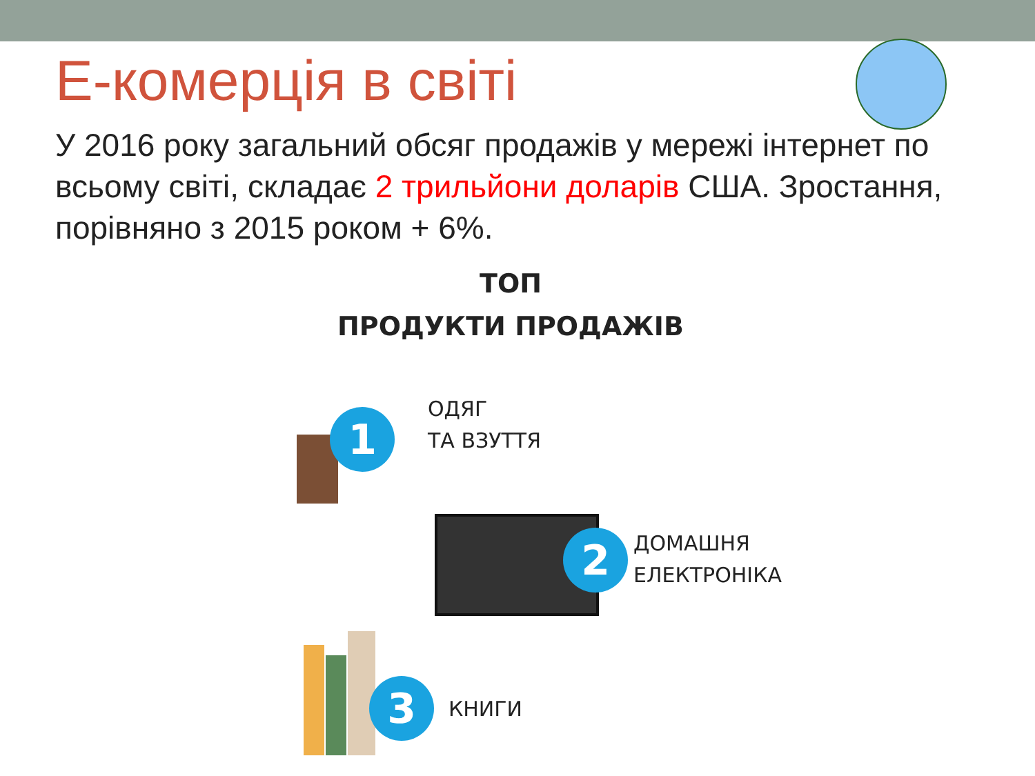Е-комерція в світі
У 2016 року загальний обсяг продажів у мережі інтернет по всьому світі, складає 2 трильйони доларів США. Зростання, порівняно з 2015 роком + 6%.
ТОП
ПРОДУКТИ ПРОДАЖІВ
1
ОДЯГ
ТА ВЗУТТЯ
2
ДОМАШНЯ
ЕЛЕКТРОНІКА
3 КНИГИ